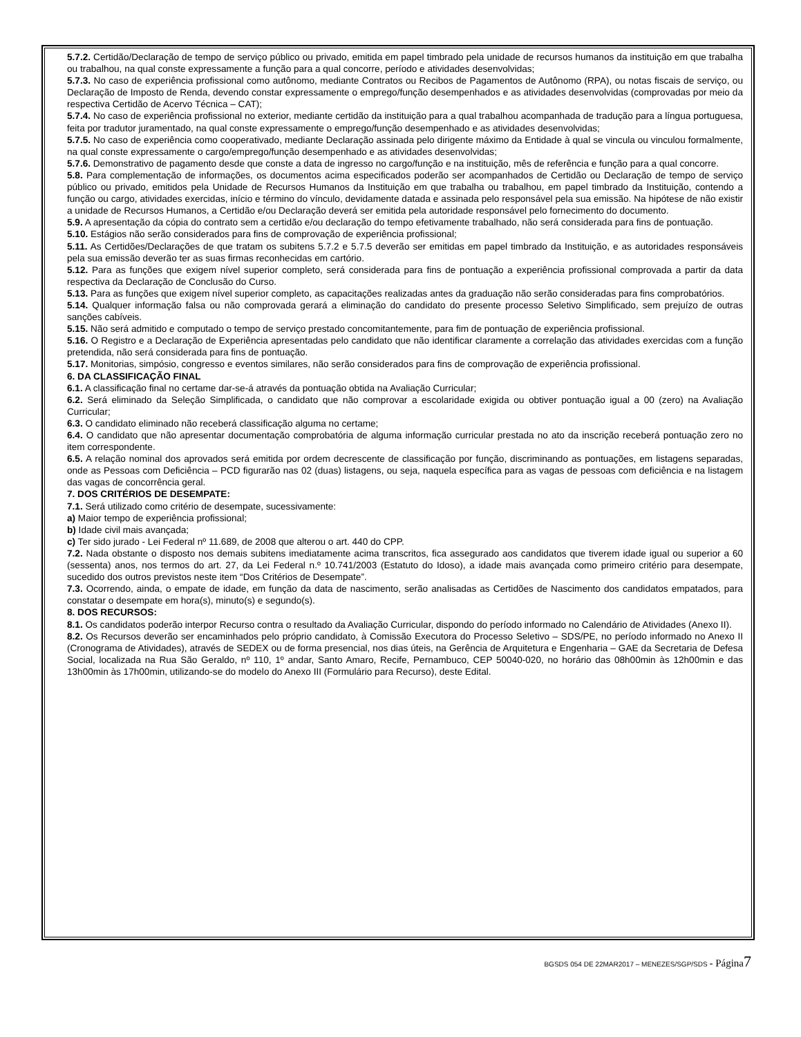5.7.2. Certidão/Declaração de tempo de serviço público ou privado, emitida em papel timbrado pela unidade de recursos humanos da instituição em que trabalha ou trabalhou, na qual conste expressamente a função para a qual concorre, período e atividades desenvolvidas;
5.7.3. No caso de experiência profissional como autônomo, mediante Contratos ou Recibos de Pagamentos de Autônomo (RPA), ou notas fiscais de serviço, ou Declaração de Imposto de Renda, devendo constar expressamente o emprego/função desempenhados e as atividades desenvolvidas (comprovadas por meio da respectiva Certidão de Acervo Técnica – CAT);
5.7.4. No caso de experiência profissional no exterior, mediante certidão da instituição para a qual trabalhou acompanhada de tradução para a língua portuguesa, feita por tradutor juramentado, na qual conste expressamente o emprego/função desempenhado e as atividades desenvolvidas;
5.7.5. No caso de experiência como cooperativado, mediante Declaração assinada pelo dirigente máximo da Entidade à qual se vincula ou vinculou formalmente, na qual conste expressamente o cargo/emprego/função desempenhado e as atividades desenvolvidas;
5.7.6. Demonstrativo de pagamento desde que conste a data de ingresso no cargo/função e na instituição, mês de referência e função para a qual concorre.
5.8. Para complementação de informações, os documentos acima especificados poderão ser acompanhados de Certidão ou Declaração de tempo de serviço público ou privado, emitidos pela Unidade de Recursos Humanos da Instituição em que trabalha ou trabalhou, em papel timbrado da Instituição, contendo a função ou cargo, atividades exercidas, início e término do vínculo, devidamente datada e assinada pelo responsável pela sua emissão. Na hipótese de não existir a unidade de Recursos Humanos, a Certidão e/ou Declaração deverá ser emitida pela autoridade responsável pelo fornecimento do documento.
5.9. A apresentação da cópia do contrato sem a certidão e/ou declaração do tempo efetivamente trabalhado, não será considerada para fins de pontuação.
5.10. Estágios não serão considerados para fins de comprovação de experiência profissional;
5.11. As Certidões/Declarações de que tratam os subitens 5.7.2 e 5.7.5 deverão ser emitidas em papel timbrado da Instituição, e as autoridades responsáveis pela sua emissão deverão ter as suas firmas reconhecidas em cartório.
5.12. Para as funções que exigem nível superior completo, será considerada para fins de pontuação a experiência profissional comprovada a partir da data respectiva da Declaração de Conclusão do Curso.
5.13. Para as funções que exigem nível superior completo, as capacitações realizadas antes da graduação não serão consideradas para fins comprobatórios.
5.14. Qualquer informação falsa ou não comprovada gerará a eliminação do candidato do presente processo Seletivo Simplificado, sem prejuízo de outras sanções cabíveis.
5.15. Não será admitido e computado o tempo de serviço prestado concomitantemente, para fim de pontuação de experiência profissional.
5.16. O Registro e a Declaração de Experiência apresentadas pelo candidato que não identificar claramente a correlação das atividades exercidas com a função pretendida, não será considerada para fins de pontuação.
5.17. Monitorias, simpósio, congresso e eventos similares, não serão considerados para fins de comprovação de experiência profissional.
6. DA CLASSIFICAÇÃO FINAL
6.1. A classificação final no certame dar-se-á através da pontuação obtida na Avaliação Curricular;
6.2. Será eliminado da Seleção Simplificada, o candidato que não comprovar a escolaridade exigida ou obtiver pontuação igual a 00 (zero) na Avaliação Curricular;
6.3. O candidato eliminado não receberá classificação alguma no certame;
6.4. O candidato que não apresentar documentação comprobatória de alguma informação curricular prestada no ato da inscrição receberá pontuação zero no item correspondente.
6.5. A relação nominal dos aprovados será emitida por ordem decrescente de classificação por função, discriminando as pontuações, em listagens separadas, onde as Pessoas com Deficiência – PCD figurarão nas 02 (duas) listagens, ou seja, naquela específica para as vagas de pessoas com deficiência e na listagem das vagas de concorrência geral.
7. DOS CRITÉRIOS DE DESEMPATE:
7.1. Será utilizado como critério de desempate, sucessivamente:
a) Maior tempo de experiência profissional;
b) Idade civil mais avançada;
c) Ter sido jurado - Lei Federal nº 11.689, de 2008 que alterou o art. 440 do CPP.
7.2. Nada obstante o disposto nos demais subitens imediatamente acima transcritos, fica assegurado aos candidatos que tiverem idade igual ou superior a 60 (sessenta) anos, nos termos do art. 27, da Lei Federal n.º 10.741/2003 (Estatuto do Idoso), a idade mais avançada como primeiro critério para desempate, sucedido dos outros previstos neste item “Dos Critérios de Desempate”.
7.3. Ocorrendo, ainda, o empate de idade, em função da data de nascimento, serão analisadas as Certidões de Nascimento dos candidatos empatados, para constatar o desempate em hora(s), minuto(s) e segundo(s).
8. DOS RECURSOS:
8.1. Os candidatos poderão interpor Recurso contra o resultado da Avaliação Curricular, dispondo do período informado no Calendário de Atividades (Anexo II).
8.2. Os Recursos deverão ser encaminhados pelo próprio candidato, à Comissão Executora do Processo Seletivo – SDS/PE, no período informado no Anexo II (Cronograma de Atividades), através de SEDEX ou de forma presencial, nos dias úteis, na Gerência de Arquitetura e Engenharia – GAE da Secretaria de Defesa Social, localizada na Rua São Geraldo, nº 110, 1º andar, Santo Amaro, Recife, Pernambuco, CEP 50040-020, no horário das 08h00min às 12h00min e das 13h00min às 17h00min, utilizando-se do modelo do Anexo III (Formulário para Recurso), deste Edital.
BGSDS 054 DE 22MAR2017 – MENEZES/SGP/SDS - Página 7